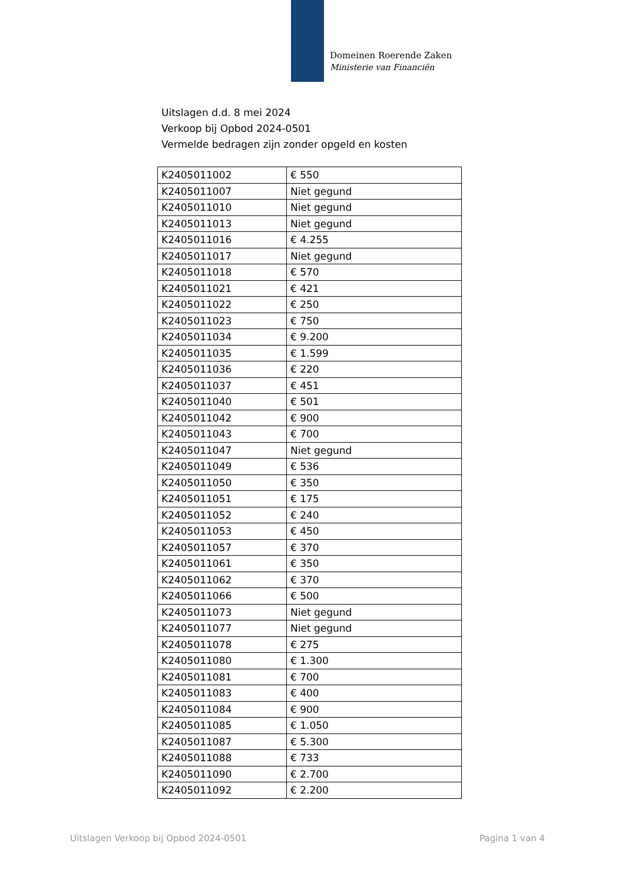Domeinen Roerende Zaken
Ministerie van Financiën
Uitslagen d.d. 8 mei 2024
Verkoop bij Opbod 2024-0501
Vermelde bedragen zijn zonder opgeld en kosten
| K2405011002 | € 550 |
| K2405011007 | Niet gegund |
| K2405011010 | Niet gegund |
| K2405011013 | Niet gegund |
| K2405011016 | € 4.255 |
| K2405011017 | Niet gegund |
| K2405011018 | € 570 |
| K2405011021 | € 421 |
| K2405011022 | € 250 |
| K2405011023 | € 750 |
| K2405011034 | € 9.200 |
| K2405011035 | € 1.599 |
| K2405011036 | € 220 |
| K2405011037 | € 451 |
| K2405011040 | € 501 |
| K2405011042 | € 900 |
| K2405011043 | € 700 |
| K2405011047 | Niet gegund |
| K2405011049 | € 536 |
| K2405011050 | € 350 |
| K2405011051 | € 175 |
| K2405011052 | € 240 |
| K2405011053 | € 450 |
| K2405011057 | € 370 |
| K2405011061 | € 350 |
| K2405011062 | € 370 |
| K2405011066 | € 500 |
| K2405011073 | Niet gegund |
| K2405011077 | Niet gegund |
| K2405011078 | € 275 |
| K2405011080 | € 1.300 |
| K2405011081 | € 700 |
| K2405011083 | € 400 |
| K2405011084 | € 900 |
| K2405011085 | € 1.050 |
| K2405011087 | € 5.300 |
| K2405011088 | € 733 |
| K2405011090 | € 2.700 |
| K2405011092 | € 2.200 |
Uitslagen Verkoop bij Opbod 2024-0501 Pagina 1 van 4